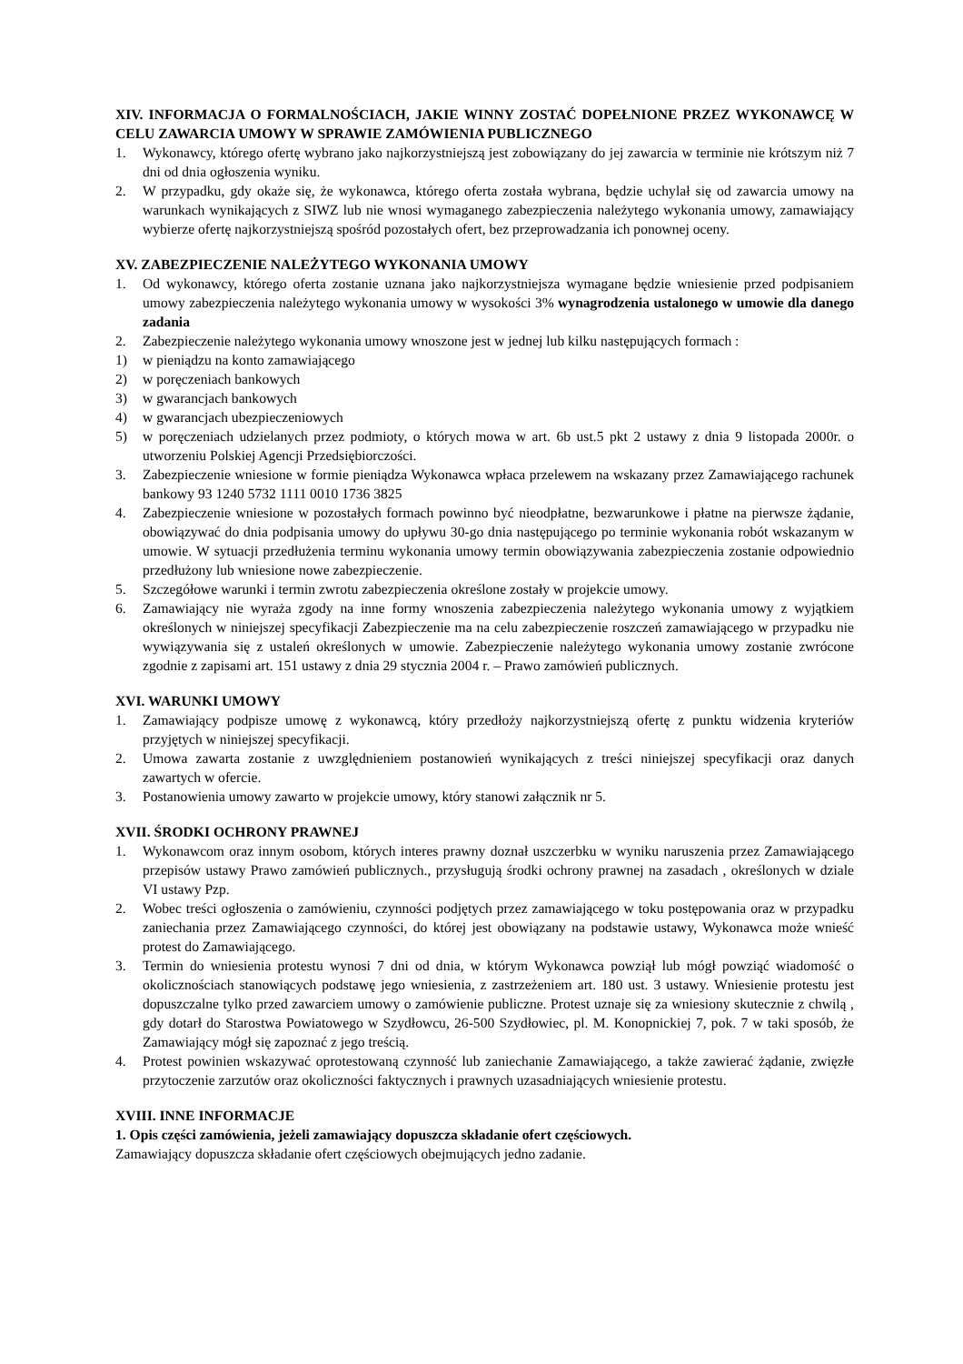XIV. INFORMACJA O FORMALNOŚCIACH, JAKIE WINNY ZOSTAĆ DOPEŁNIONE PRZEZ WYKONAWCĘ W CELU ZAWARCIA UMOWY W SPRAWIE ZAMÓWIENIA PUBLICZNEGO
1. Wykonawcy, którego ofertę wybrano jako najkorzystniejszą jest zobowiązany do jej zawarcia w terminie nie krótszym niż 7 dni od dnia ogłoszenia wyniku.
2. W przypadku, gdy okaże się, że wykonawca, którego oferta została wybrana, będzie uchylał się od zawarcia umowy na warunkach wynikających z SIWZ lub nie wnosi wymaganego zabezpieczenia należytego wykonania umowy, zamawiający wybierze ofertę najkorzystniejszą spośród pozostałych ofert, bez przeprowadzania ich ponownej oceny.
XV. ZABEZPIECZENIE NALEŻYTEGO WYKONANIA UMOWY
1. Od wykonawcy, którego oferta zostanie uznana jako najkorzystniejsza wymagane będzie wniesienie przed podpisaniem umowy zabezpieczenia należytego wykonania umowy w wysokości 3% wynagrodzenia ustalonego w umowie dla danego zadania
2. Zabezpieczenie należytego wykonania umowy wnoszone jest w jednej lub kilku następujących formach :
1) w pieniądzu na konto zamawiającego
2) w poręczeniach bankowych
3) w gwarancjach bankowych
4) w gwarancjach ubezpieczeniowych
5) w poręczeniach udzielanych przez podmioty, o których mowa w art. 6b ust.5 pkt 2 ustawy z dnia 9 listopada 2000r. o utworzeniu Polskiej Agencji Przedsiębiorczości.
3. Zabezpieczenie wniesione w formie pieniądza Wykonawca wpłaca przelewem na wskazany przez Zamawiającego rachunek bankowy 93 1240 5732 1111 0010 1736 3825
4. Zabezpieczenie wniesione w pozostałych formach powinno być nieodpłatne, bezwarunkowe i płatne na pierwsze żądanie, obowiązywać do dnia podpisania umowy do upływu 30-go dnia następującego po terminie wykonania robót wskazanym w umowie. W sytuacji przedłużenia terminu wykonania umowy termin obowiązywania zabezpieczenia zostanie odpowiednio przedłużony lub wniesione nowe zabezpieczenie.
5. Szczegółowe warunki i termin zwrotu zabezpieczenia określone zostały w projekcie umowy.
6. Zamawiający nie wyraża zgody na inne formy wnoszenia zabezpieczenia należytego wykonania umowy z wyjątkiem określonych w niniejszej specyfikacji Zabezpieczenie ma na celu zabezpieczenie roszczeń zamawiającego w przypadku nie wywiązywania się z ustaleń określonych w umowie. Zabezpieczenie należytego wykonania umowy zostanie zwrócone zgodnie z zapisami art. 151 ustawy z dnia 29 stycznia 2004 r. – Prawo zamówień publicznych.
XVI. WARUNKI UMOWY
1. Zamawiający podpisze umowę z wykonawcą, który przedłoży najkorzystniejszą ofertę z punktu widzenia kryteriów przyjętych w niniejszej specyfikacji.
2. Umowa zawarta zostanie z uwzględnieniem postanowień wynikających z treści niniejszej specyfikacji oraz danych zawartych w ofercie.
3. Postanowienia umowy zawarto w projekcie umowy, który stanowi załącznik nr 5.
XVII. ŚRODKI OCHRONY PRAWNEJ
1. Wykonawcom oraz innym osobom, których interes prawny doznał uszczerbku w wyniku naruszenia przez Zamawiającego przepisów ustawy Prawo zamówień publicznych., przysługują środki ochrony prawnej na zasadach , określonych w dziale VI ustawy Pzp.
2. Wobec treści ogłoszenia o zamówieniu, czynności podjętych przez zamawiającego w toku postępowania oraz w przypadku zaniechania przez Zamawiającego czynności, do której jest obowiązany na podstawie ustawy, Wykonawca może wnieść protest do Zamawiającego.
3. Termin do wniesienia protestu wynosi 7 dni od dnia, w którym Wykonawca powziął lub mógł powziąć wiadomość o okolicznościach stanowiących podstawę jego wniesienia, z zastrzeżeniem art. 180 ust. 3 ustawy. Wniesienie protestu jest dopuszczalne tylko przed zawarciem umowy o zamówienie publiczne. Protest uznaje się za wniesiony skutecznie z chwilą , gdy dotarł do Starostwa Powiatowego w Szydłowcu, 26-500 Szydłowiec, pl. M. Konopnickiej 7, pok. 7 w taki sposób, że Zamawiający mógł się zapoznać z jego treścią.
4. Protest powinien wskazywać oprotestowaną czynność lub zaniechanie Zamawiającego, a także zawierać żądanie, zwięzłe przytoczenie zarzutów oraz okoliczności faktycznych i prawnych uzasadniających wniesienie protestu.
XVIII. INNE INFORMACJE
1. Opis części zamówienia, jeżeli zamawiający dopuszcza składanie ofert częściowych.
Zamawiający dopuszcza składanie ofert częściowych obejmujących jedno zadanie.